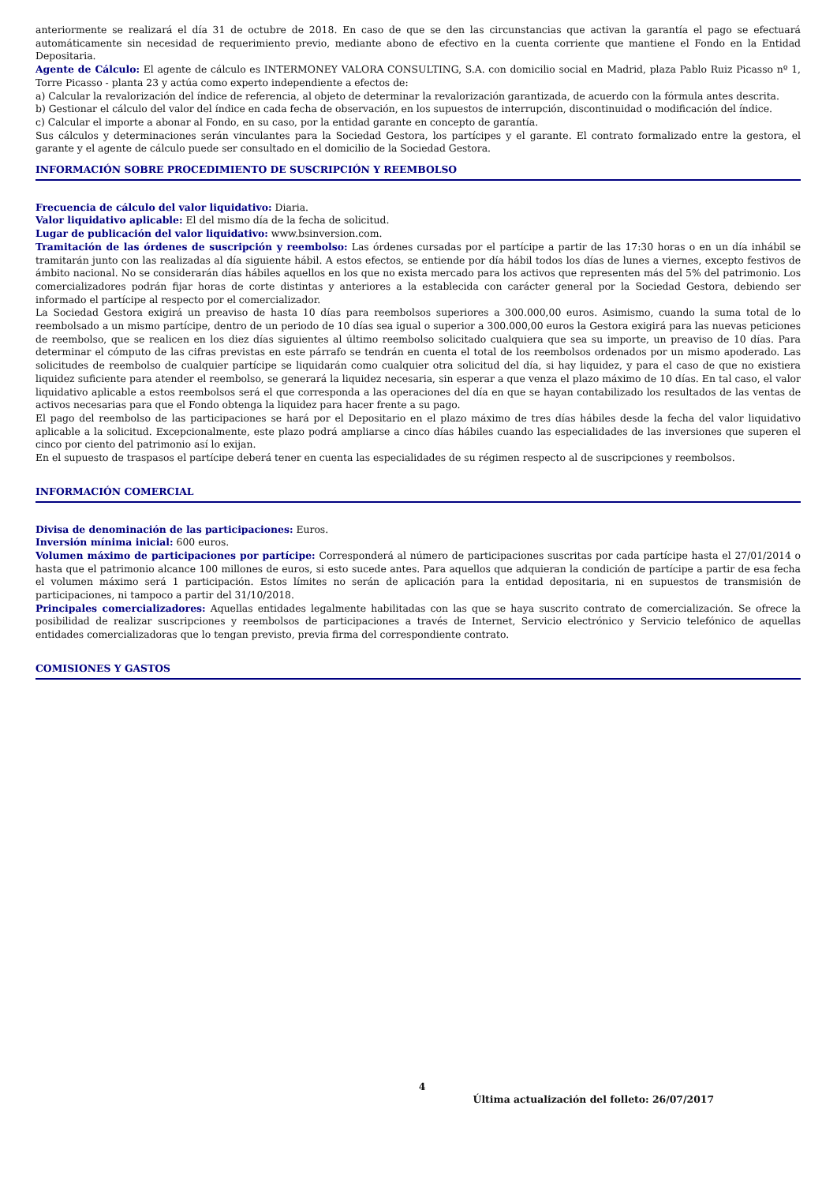anteriormente se realizará el día 31 de octubre de 2018. En caso de que se den las circunstancias que activan la garantía el pago se efectuará automáticamente sin necesidad de requerimiento previo, mediante abono de efectivo en la cuenta corriente que mantiene el Fondo en la Entidad Depositaria.
Agente de Cálculo: El agente de cálculo es INTERMONEY VALORA CONSULTING, S.A. con domicilio social en Madrid, plaza Pablo Ruiz Picasso nº 1, Torre Picasso - planta 23 y actúa como experto independiente a efectos de:
a) Calcular la revalorización del índice de referencia, al objeto de determinar la revalorización garantizada, de acuerdo con la fórmula antes descrita.
b) Gestionar el cálculo del valor del índice en cada fecha de observación, en los supuestos de interrupción, discontinuidad o modificación del índice.
c) Calcular el importe a abonar al Fondo, en su caso, por la entidad garante en concepto de garantía.
Sus cálculos y determinaciones serán vinculantes para la Sociedad Gestora, los partícipes y el garante. El contrato formalizado entre la gestora, el garante y el agente de cálculo puede ser consultado en el domicilio de la Sociedad Gestora.
INFORMACIÓN SOBRE PROCEDIMIENTO DE SUSCRIPCIÓN Y REEMBOLSO
Frecuencia de cálculo del valor liquidativo: Diaria.
Valor liquidativo aplicable: El del mismo día de la fecha de solicitud.
Lugar de publicación del valor liquidativo: www.bsinversion.com.
Tramitación de las órdenes de suscripción y reembolso: Las órdenes cursadas por el partícipe a partir de las 17:30 horas o en un día inhábil se tramitarán junto con las realizadas al día siguiente hábil. A estos efectos, se entiende por día hábil todos los días de lunes a viernes, excepto festivos de ámbito nacional. No se considerarán días hábiles aquellos en los que no exista mercado para los activos que representen más del 5% del patrimonio. Los comercializadores podrán fijar horas de corte distintas y anteriores a la establecida con carácter general por la Sociedad Gestora, debiendo ser informado el partícipe al respecto por el comercializador.
La Sociedad Gestora exigirá un preaviso de hasta 10 días para reembolsos superiores a 300.000,00 euros. Asimismo, cuando la suma total de lo reembolsado a un mismo partícipe, dentro de un periodo de 10 días sea igual o superior a 300.000,00 euros la Gestora exigirá para las nuevas peticiones de reembolso, que se realicen en los diez días siguientes al último reembolso solicitado cualquiera que sea su importe, un preaviso de 10 días. Para determinar el cómputo de las cifras previstas en este párrafo se tendrán en cuenta el total de los reembolsos ordenados por un mismo apoderado. Las solicitudes de reembolso de cualquier partícipe se liquidarán como cualquier otra solicitud del día, si hay liquidez, y para el caso de que no existiera liquidez suficiente para atender el reembolso, se generará la liquidez necesaria, sin esperar a que venza el plazo máximo de 10 días. En tal caso, el valor liquidativo aplicable a estos reembolsos será el que corresponda a las operaciones del día en que se hayan contabilizado los resultados de las ventas de activos necesarias para que el Fondo obtenga la liquidez para hacer frente a su pago.
El pago del reembolso de las participaciones se hará por el Depositario en el plazo máximo de tres días hábiles desde la fecha del valor liquidativo aplicable a la solicitud. Excepcionalmente, este plazo podrá ampliarse a cinco días hábiles cuando las especialidades de las inversiones que superen el cinco por ciento del patrimonio así lo exijan.
En el supuesto de traspasos el partícipe deberá tener en cuenta las especialidades de su régimen respecto al de suscripciones y reembolsos.
INFORMACIÓN COMERCIAL
Divisa de denominación de las participaciones: Euros.
Inversión mínima inicial: 600 euros.
Volumen máximo de participaciones por partícipe: Corresponderá al número de participaciones suscritas por cada partícipe hasta el 27/01/2014 o hasta que el patrimonio alcance 100 millones de euros, si esto sucede antes. Para aquellos que adquieran la condición de partícipe a partir de esa fecha el volumen máximo será 1 participación. Estos límites no serán de aplicación para la entidad depositaria, ni en supuestos de transmisión de participaciones, ni tampoco a partir del 31/10/2018.
Principales comercializadores: Aquellas entidades legalmente habilitadas con las que se haya suscrito contrato de comercialización. Se ofrece la posibilidad de realizar suscripciones y reembolsos de participaciones a través de Internet, Servicio electrónico y Servicio telefónico de aquellas entidades comercializadoras que lo tengan previsto, previa firma del correspondiente contrato.
COMISIONES Y GASTOS
4
Última actualización del folleto: 26/07/2017